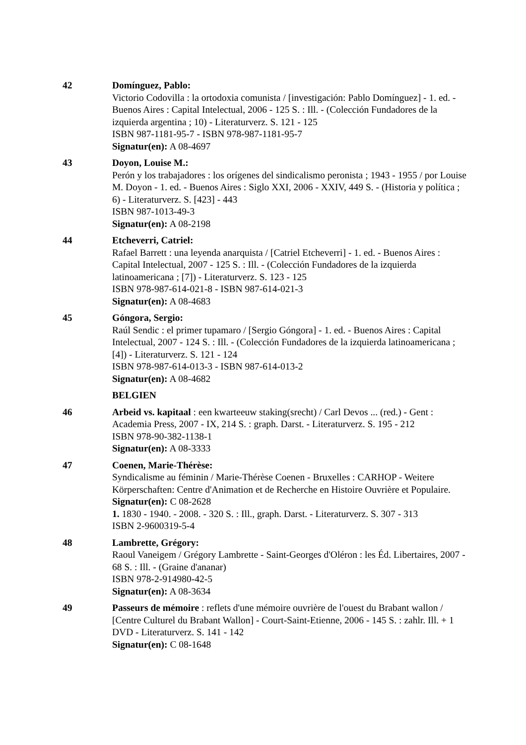42 Domínguez, Pablo:
Victorio Codovilla : la ortodoxia comunista / [investigación: Pablo Domínguez] - 1. ed. - Buenos Aires : Capital Intelectual, 2006 - 125 S. : Ill. - (Colección Fundadores de la izquierda argentina ; 10) - Literaturverz. S. 121 - 125
ISBN 987-1181-95-7 - ISBN 978-987-1181-95-7
Signatur(en): A 08-4697
43 Doyon, Louise M.:
Perón y los trabajadores : los orígenes del sindicalismo peronista ; 1943 - 1955 / por Louise M. Doyon - 1. ed. - Buenos Aires : Siglo XXI, 2006 - XXIV, 449 S. - (Historia y política ; 6) - Literaturverz. S. [423] - 443
ISBN 987-1013-49-3
Signatur(en): A 08-2198
44 Etcheverri, Catriel:
Rafael Barrett : una leyenda anarquista / [Catriel Etcheverri] - 1. ed. - Buenos Aires : Capital Intelectual, 2007 - 125 S. : Ill. - (Colección Fundadores de la izquierda latinoamericana ; [7]) - Literaturverz. S. 123 - 125
ISBN 978-987-614-021-8 - ISBN 987-614-021-3
Signatur(en): A 08-4683
45 Góngora, Sergio:
Raúl Sendic : el primer tupamaro / [Sergio Góngora] - 1. ed. - Buenos Aires : Capital Intelectual, 2007 - 124 S. : Ill. - (Colección Fundadores de la izquierda latinoamericana ; [4]) - Literaturverz. S. 121 - 124
ISBN 978-987-614-013-3 - ISBN 987-614-013-2
Signatur(en): A 08-4682
BELGIEN
46 Arbeid vs. kapitaal : een kwarteeuw staking(srecht) / Carl Devos ... (red.) - Gent : Academia Press, 2007 - IX, 214 S. : graph. Darst. - Literaturverz. S. 195 - 212
ISBN 978-90-382-1138-1
Signatur(en): A 08-3333
47 Coenen, Marie-Thérèse:
Syndicalisme au féminin / Marie-Thérèse Coenen - Bruxelles : CARHOP - Weitere Körperschaften: Centre d'Animation et de Recherche en Histoire Ouvrière et Populaire.
Signatur(en): C 08-2628
1. 1830 - 1940. - 2008. - 320 S. : Ill., graph. Darst. - Literaturverz. S. 307 - 313
ISBN 2-9600319-5-4
48 Lambrette, Grégory:
Raoul Vaneigem / Grégory Lambrette - Saint-Georges d'Oléron : les Éd. Libertaires, 2007 - 68 S. : Ill. - (Graine d'ananar)
ISBN 978-2-914980-42-5
Signatur(en): A 08-3634
49 Passeurs de mémoire : reflets d'une mémoire ouvrière de l'ouest du Brabant wallon / [Centre Culturel du Brabant Wallon] - Court-Saint-Etienne, 2006 - 145 S. : zahlr. Ill. + 1 DVD - Literaturverz. S. 141 - 142
Signatur(en): C 08-1648